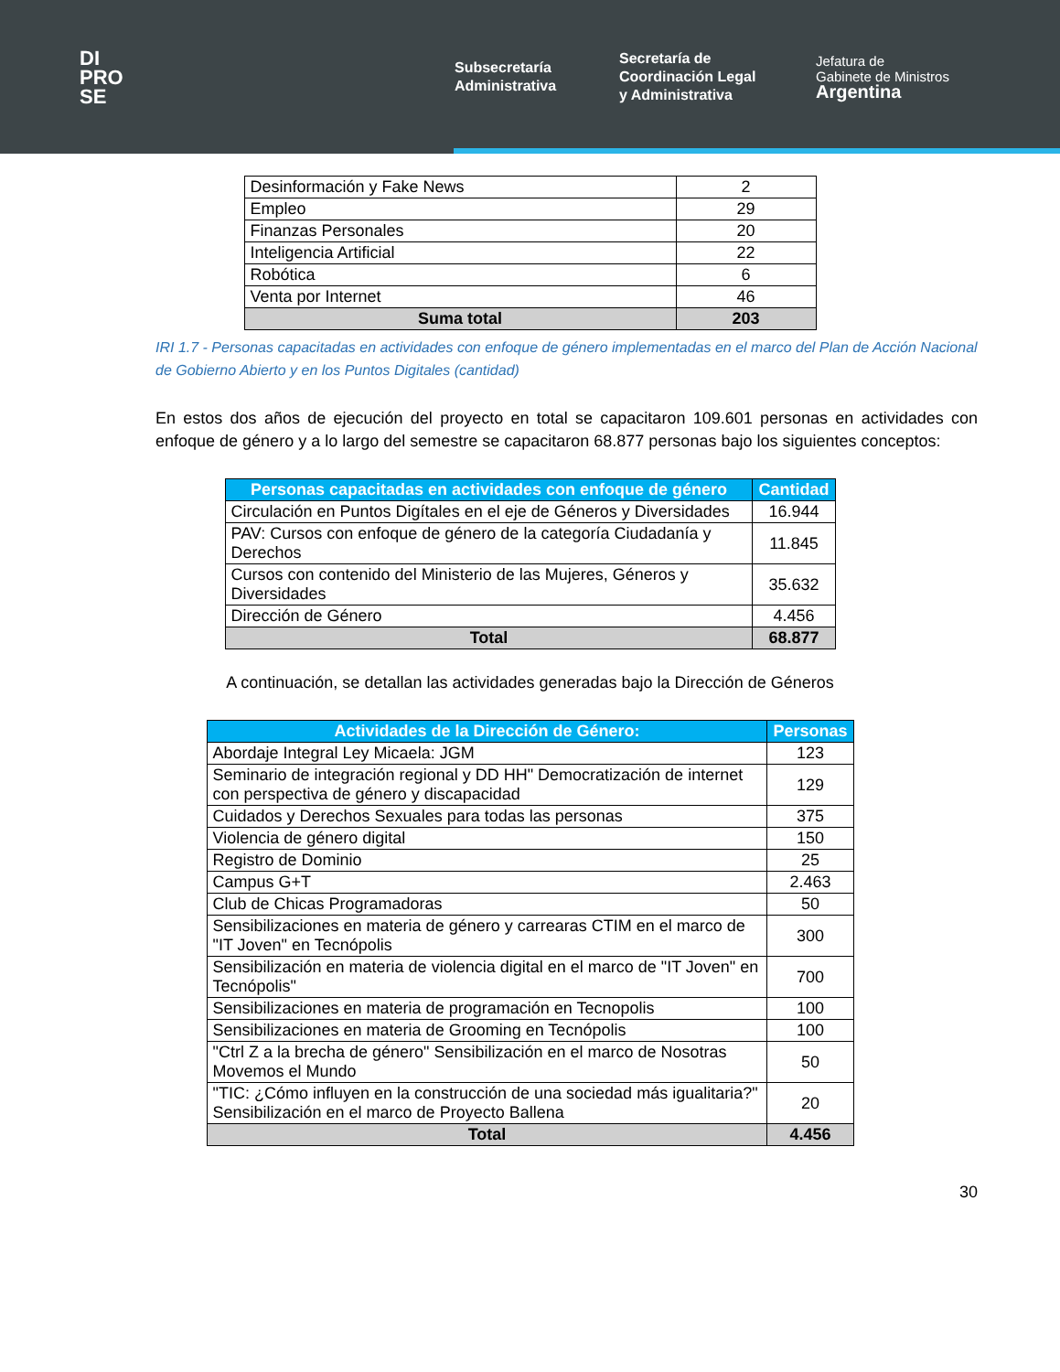DI
PRO
SE
Subsecretaría
Administrativa
Secretaría de
Coordinación Legal
y Administrativa
Jefatura de
Gabinete de Ministros
Argentina
| Desinformación y Fake News | 2 |
| Empleo | 29 |
| Finanzas Personales | 20 |
| Inteligencia Artificial | 22 |
| Robótica | 6 |
| Venta por Internet | 46 |
| Suma total | 203 |
IRI 1.7 - Personas capacitadas en actividades con enfoque de género implementadas en el marco del Plan de Acción Nacional de Gobierno Abierto y en los Puntos Digitales (cantidad)
En estos dos años de ejecución del proyecto en total se capacitaron 109.601 personas en actividades con enfoque de género y a lo largo del semestre se capacitaron 68.877 personas bajo los siguientes conceptos:
| Personas capacitadas en actividades con enfoque de género | Cantidad |
| --- | --- |
| Circulación en Puntos Digítales en el eje de Géneros y Diversidades | 16.944 |
| PAV: Cursos con enfoque de género de la categoría Ciudadanía y Derechos | 11.845 |
| Cursos con contenido del Ministerio de las Mujeres, Géneros y Diversidades | 35.632 |
| Dirección de Género | 4.456 |
| Total | 68.877 |
A continuación, se detallan las actividades generadas bajo la Dirección de Géneros
| Actividades de la Dirección de Género: | Personas |
| --- | --- |
| Abordaje Integral Ley Micaela: JGM | 123 |
| Seminario de integración regional y DD HH" Democratización de internet con perspectiva de género y discapacidad | 129 |
| Cuidados y Derechos Sexuales para todas las personas | 375 |
| Violencia de género digital | 150 |
| Registro de Dominio | 25 |
| Campus G+T | 2.463 |
| Club de Chicas Programadoras | 50 |
| Sensibilizaciones en materia de género y carrearas CTIM en el marco de "IT Joven" en Tecnópolis | 300 |
| Sensibilización en materia de violencia digital en el marco de "IT Joven" en Tecnópolis" | 700 |
| Sensibilizaciones en materia de programación en Tecnopolis | 100 |
| Sensibilizaciones en materia de Grooming en Tecnópolis | 100 |
| "Ctrl Z a la brecha de género" Sensibilización en el marco de Nosotras Movemos el Mundo | 50 |
| "TIC: ¿Cómo influyen en la construcción de una sociedad más igualitaria?" Sensibilización en el marco de Proyecto Ballena | 20 |
| Total | 4.456 |
30